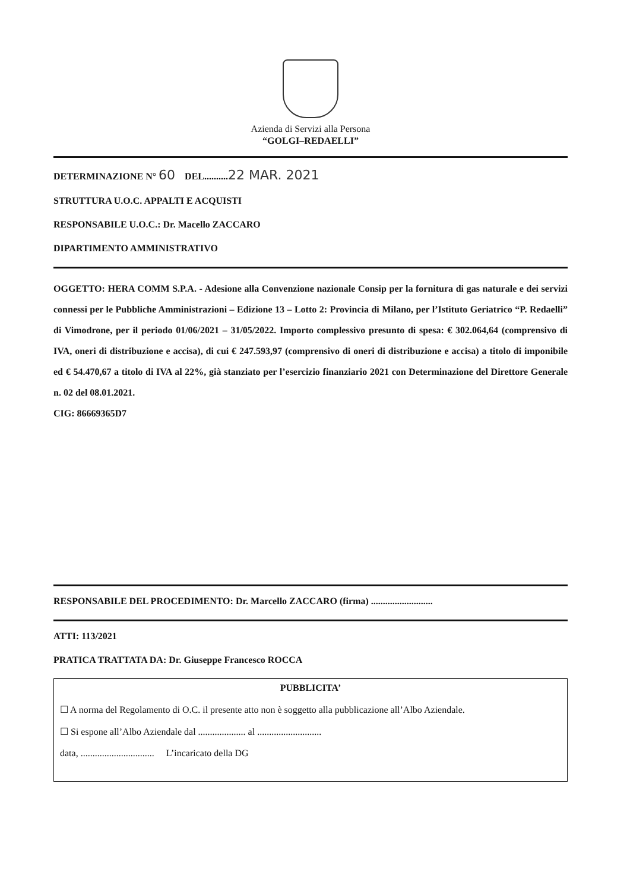Azienda di Servizi alla Persona
“GOLGI–REDAELLI”
DETERMINAZIONE N° 60 DEL..........22 MAR. 2021
STRUTTURA U.O.C. APPALTI E ACQUISTI
RESPONSABILE U.O.C.: Dr. Macello ZACCARO
DIPARTIMENTO AMMINISTRATIVO
OGGETTO: HERA COMM S.P.A. - Adesione alla Convenzione nazionale Consip per la fornitura di gas naturale e dei servizi connessi per le Pubbliche Amministrazioni – Edizione 13 – Lotto 2: Provincia di Milano, per l’Istituto Geriatrico “P. Redaelli” di Vimodrone, per il periodo 01/06/2021 – 31/05/2022. Importo complessivo presunto di spesa: € 302.064,64 (comprensivo di IVA, oneri di distribuzione e accisa), di cui € 247.593,97 (comprensivo di oneri di distribuzione e accisa) a titolo di imponibile ed € 54.470,67 a titolo di IVA al 22%, già stanziato per l’esercizio finanziario 2021 con Determinazione del Direttore Generale n. 02 del 08.01.2021.
CIG: 86669365D7
RESPONSABILE DEL PROCEDIMENTO: Dr. Marcello ZACCARO (firma) ..........................
ATTI: 113/2021
PRATICA TRATTATA DA: Dr. Giuseppe Francesco ROCCA
PUBBLICITA’
☐ A norma del Regolamento di O.C. il presente atto non è soggetto alla pubblicazione all’Albo Aziendale.
☐ Si espone all’Albo Aziendale dal .................... al ...........................
data, ............................... L’incaricato della DG